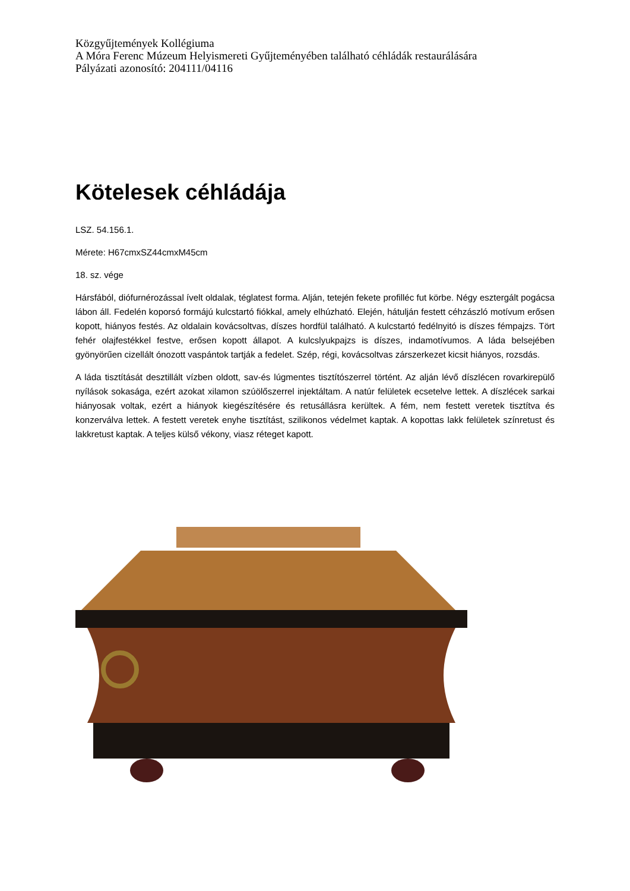Közgyűjtemények Kollégiuma
A Móra Ferenc Múzeum Helyismereti Gyűjteményében található céhládák restaurálására
Pályázati azonosító: 204111/04116
Kötelesek céhládája
LSZ. 54.156.1.
Mérete: H67cmxSZ44cmxM45cm
18. sz. vége
Hársfából, diófurnérozással ívelt oldalak, téglatest forma. Alján, tetején fekete profilléc fut körbe. Négy esztergált pogácsa lábon áll. Fedelén koporsó formájú kulcstartó fiókkal, amely elhúzható. Elején, hátulján festett céhzászló motívum erősen kopott, hiányos festés. Az oldalain kovácsoltvas, díszes hordfül található. A kulcstartó fedélnyitó is díszes fémpajzs. Tört fehér olajfestékkel festve, erősen kopott állapot. A kulcslyukpajzs is díszes, indamotívumos. A láda belsejében gyönyörűen cizellált ónozott vaspántok tartják a fedelet. Szép, régi, kovácsoltvas zárszerkezet kicsit hiányos, rozsdás.
A láda tisztítását desztillált vízben oldott, sav-és lúgmentes tisztítószerrel történt. Az alján lévő díszlécen rovarkirepülő nyílások sokasága, ezért azokat xilamon szúölőszerrel injektáltam. A natúr felületek ecsetelve lettek. A díszlécek sarkai hiányosak voltak, ezért a hiányok kiegészítésére és retusállásra kerültek. A fém, nem festett veretek tisztítva és konzerválva lettek. A festett veretek enyhe tisztítást, szilikonos védelmet kaptak. A kopottas lakk felületek színretust és lakkretust kaptak. A teljes külső vékony, viasz réteget kapott.